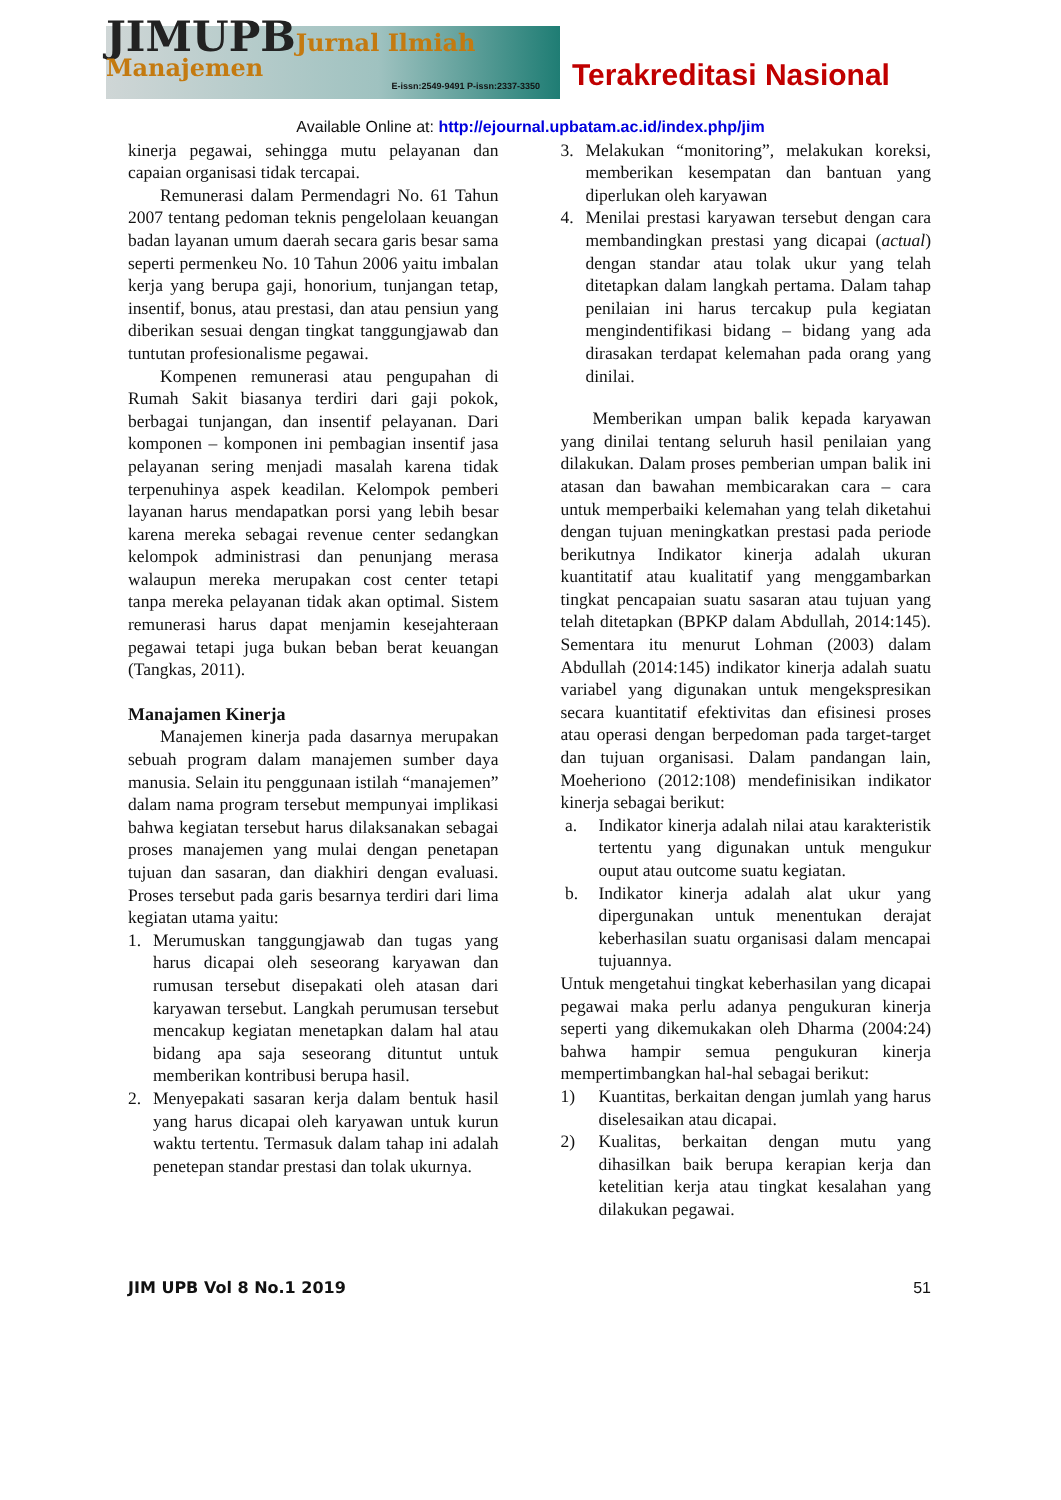JIMUPB Jurnal Ilmiah Manajemen
E-issn:2549-9491 P-issn:2337-3350
Terakreditasi Nasional
Available Online at: http://ejournal.upbatam.ac.id/index.php/jim
kinerja pegawai, sehingga mutu pelayanan dan capaian organisasi tidak tercapai.
Remunerasi dalam Permendagri No. 61 Tahun 2007 tentang pedoman teknis pengelolaan keuangan badan layanan umum daerah secara garis besar sama seperti permenkeu No. 10 Tahun 2006 yaitu imbalan kerja yang berupa gaji, honorium, tunjangan tetap, insentif, bonus, atau prestasi, dan atau pensiun yang diberikan sesuai dengan tingkat tanggungjawab dan tuntutan profesionalisme pegawai.
Kompenen remunerasi atau pengupahan di Rumah Sakit biasanya terdiri dari gaji pokok, berbagai tunjangan, dan insentif pelayanan. Dari komponen – komponen ini pembagian insentif jasa pelayanan sering menjadi masalah karena tidak terpenuhinya aspek keadilan. Kelompok pemberi layanan harus mendapatkan porsi yang lebih besar karena mereka sebagai revenue center sedangkan kelompok administrasi dan penunjang merasa walaupun mereka merupakan cost center tetapi tanpa mereka pelayanan tidak akan optimal. Sistem remunerasi harus dapat menjamin kesejahteraan pegawai tetapi juga bukan beban berat keuangan (Tangkas, 2011).
Manajamen Kinerja
Manajemen kinerja pada dasarnya merupakan sebuah program dalam manajemen sumber daya manusia. Selain itu penggunaan istilah “manajemen” dalam nama program tersebut mempunyai implikasi bahwa kegiatan tersebut harus dilaksanakan sebagai proses manajemen yang mulai dengan penetapan tujuan dan sasaran, dan diakhiri dengan evaluasi. Proses tersebut pada garis besarnya terdiri dari lima kegiatan utama yaitu:
1. Merumuskan tanggungjawab dan tugas yang harus dicapai oleh seseorang karyawan dan rumusan tersebut disepakati oleh atasan dari karyawan tersebut. Langkah perumusan tersebut mencakup kegiatan menetapkan dalam hal atau bidang apa saja seseorang dituntut untuk memberikan kontribusi berupa hasil.
2. Menyepakati sasaran kerja dalam bentuk hasil yang harus dicapai oleh karyawan untuk kurun waktu tertentu. Termasuk dalam tahap ini adalah penetepan standar prestasi dan tolak ukurnya.
3. Melakukan “monitoring”, melakukan koreksi, memberikan kesempatan dan bantuan yang diperlukan oleh karyawan
4. Menilai prestasi karyawan tersebut dengan cara membandingkan prestasi yang dicapai (actual) dengan standar atau tolak ukur yang telah ditetapkan dalam langkah pertama. Dalam tahap penilaian ini harus tercakup pula kegiatan mengindentifikasi bidang – bidang yang ada dirasakan terdapat kelemahan pada orang yang dinilai.
Memberikan umpan balik kepada karyawan yang dinilai tentang seluruh hasil penilaian yang dilakukan. Dalam proses pemberian umpan balik ini atasan dan bawahan membicarakan cara – cara untuk memperbaiki kelemahan yang telah diketahui dengan tujuan meningkatkan prestasi pada periode berikutnya Indikator kinerja adalah ukuran kuantitatif atau kualitatif yang menggambarkan tingkat pencapaian suatu sasaran atau tujuan yang telah ditetapkan (BPKP dalam Abdullah, 2014:145). Sementara itu menurut Lohman (2003) dalam Abdullah (2014:145) indikator kinerja adalah suatu variabel yang digunakan untuk mengekspresikan secara kuantitatif efektivitas dan efisinesi proses atau operasi dengan berpedoman pada target-target dan tujuan organisasi. Dalam pandangan lain, Moeheriono (2012:108) mendefinisikan indikator kinerja sebagai berikut:
a. Indikator kinerja adalah nilai atau karakteristik tertentu yang digunakan untuk mengukur ouput atau outcome suatu kegiatan.
b. Indikator kinerja adalah alat ukur yang dipergunakan untuk menentukan derajat keberhasilan suatu organisasi dalam mencapai tujuannya.
Untuk mengetahui tingkat keberhasilan yang dicapai pegawai maka perlu adanya pengukuran kinerja seperti yang dikemukakan oleh Dharma (2004:24) bahwa hampir semua pengukuran kinerja mempertimbangkan hal-hal sebagai berikut:
1) Kuantitas, berkaitan dengan jumlah yang harus diselesaikan atau dicapai.
2) Kualitas, berkaitan dengan mutu yang dihasilkan baik berupa kerapian kerja dan ketelitian kerja atau tingkat kesalahan yang dilakukan pegawai.
JIM UPB Vol 8 No.1 2019 51